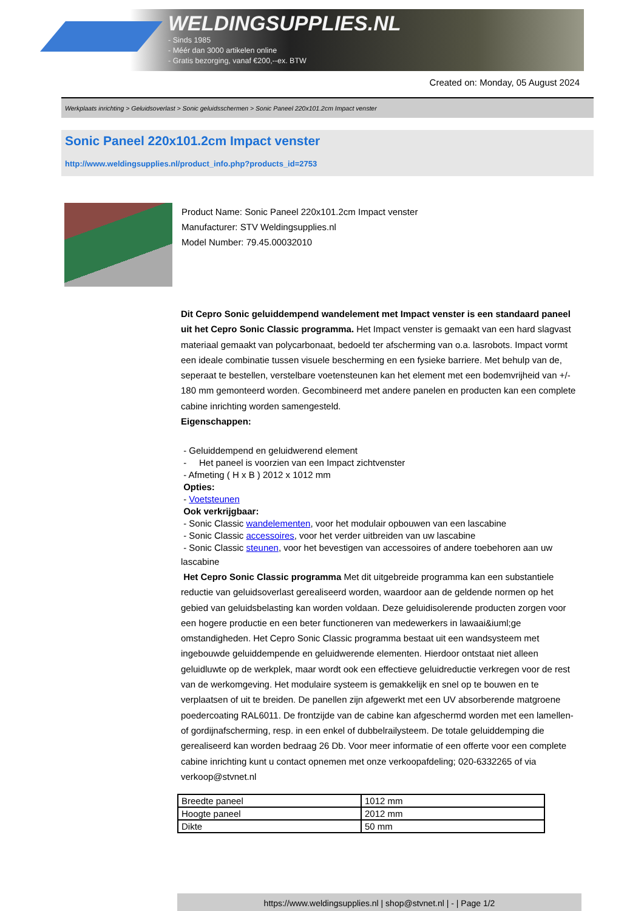WELDINGSUPPLIES.NL
- Sinds 1985
- Méér dan 3000 artikelen online
- Gratis bezorging, vanaf €200,--ex. BTW
Created on: Monday, 05 August 2024
Werkplaats inrichting > Geluidsoverlast > Sonic geluidsschermen > Sonic Paneel 220x101.2cm Impact venster
Sonic Paneel 220x101.2cm Impact venster
http://www.weldingsupplies.nl/product_info.php?products_id=2753
Product Name: Sonic Paneel 220x101.2cm Impact venster
Manufacturer: STV Weldingsupplies.nl
Model Number: 79.45.00032010
Dit Cepro Sonic geluiddempend wandelement met Impact venster is een standaard paneel uit het Cepro Sonic Classic programma. Het Impact venster is gemaakt van een hard slagvast materiaal gemaakt van polycarbonaat, bedoeld ter afscherming van o.a. lasrobots. Impact vormt een ideale combinatie tussen visuele bescherming en een fysieke barriere. Met behulp van de, seperaat te bestellen, verstelbare voetensteunen kan het element met een bodemvrijheid van +/- 180 mm gemonteerd worden. Gecombineerd met andere panelen en producten kan een complete cabine inrichting worden samengesteld.
Eigenschappen:
- Geluiddempend en geluidwerend element
- Het paneel is voorzien van een Impact zichtvenster
- Afmeting ( H x B ) 2012 x 1012 mm
Opties:
- Voetsteunen
Ook verkrijgbaar:
- Sonic Classic wandelementen, voor het modulair opbouwen van een lascabine
- Sonic Classic accessoires, voor het verder uitbreiden van uw lascabine
- Sonic Classic steunen, voor het bevestigen van accessoires of andere toebehoren aan uw
lascabine
Het Cepro Sonic Classic programma Met dit uitgebreide programma kan een substantiele reductie van geluidsoverlast gerealiseerd worden, waardoor aan de geldende normen op het gebied van geluidsbelasting kan worden voldaan. Deze geluidisolerende producten zorgen voor een hogere productie en een beter functioneren van medewerkers in lawaai&iuml;ge omstandigheden. Het Cepro Sonic Classic programma bestaat uit een wandsysteem met ingebouwde geluiddempende en geluidwerende elementen. Hierdoor ontstaat niet alleen geluidluwte op de werkplek, maar wordt ook een effectieve geluidreductie verkregen voor de rest van de werkomgeving. Het modulaire systeem is gemakkelijk en snel op te bouwen en te verplaatsen of uit te breiden. De panellen zijn afgewerkt met een UV absorberende matgroene poedercoating RAL6011. De frontzijde van de cabine kan afgeschermd worden met een lamellen- of gordijnafscherming, resp. in een enkel of dubbelrailysteem. De totale geluiddemping die gerealiseerd kan worden bedraag 26 Db. Voor meer informatie of een offerte voor een complete cabine inrichting kunt u contact opnemen met onze verkoopafdeling; 020-6332265 of via verkoop@stvnet.nl
| Breedte paneel | 1012 mm |
| Hoogte paneel | 2012 mm |
| Dikte | 50 mm |
https://www.weldingsupplies.nl | shop@stvnet.nl | - | Page 1/2